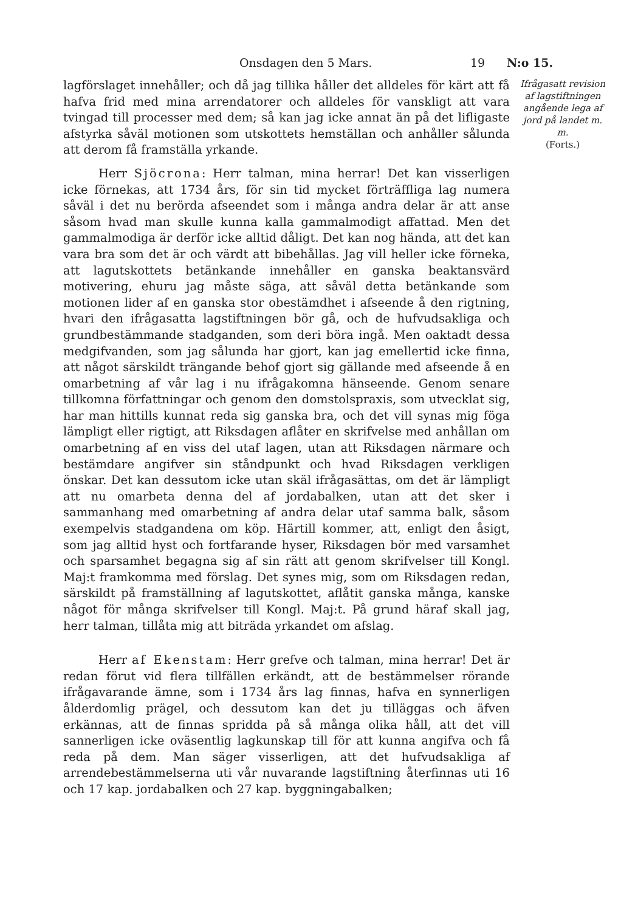Onsdagen den 5 Mars. 19 N:o 15.
lagförslaget innehåller; och då jag tillika håller det alldeles för kärt att få hafva frid med mina arrendatorer och alldeles för vanskligt att vara tvingad till processer med dem; så kan jag icke annat än på det lifligaste afstyrka såväl motionen som utskottets hemställan och anhåller sålunda att derom få framställa yrkande.
Herr Sjöcrona: Herr talman, mina herrar! Det kan visserligen icke förnekas, att 1734 års, för sin tid mycket förträffliga lag numera såväl i det nu berörda afseendet som i många andra delar är att anse såsom hvad man skulle kunna kalla gammalmodigt affattad. Men det gammalmodiga är derför icke alltid dåligt. Det kan nog hända, att det kan vara bra som det är och värdt att bibehållas. Jag vill heller icke förneka, att lagutskottets betänkande innehåller en ganska beaktansvärd motivering, ehuru jag måste säga, att såväl detta betänkande som motionen lider af en ganska stor obestämdhet i afseende å den rigtning, hvari den ifrågasatta lagstiftningen bör gå, och de hufvudsakliga och grundbestämmande stadganden, som deri böra ingå. Men oaktadt dessa medgifvanden, som jag sålunda har gjort, kan jag emellertid icke finna, att något särskildt trängande behof gjort sig gällande med afseende å en omarbetning af vår lag i nu ifrågakomna hänseende. Genom senare tillkomna författningar och genom den domstolspraxis, som utvecklat sig, har man hittills kunnat reda sig ganska bra, och det vill synas mig föga lämpligt eller rigtigt, att Riksdagen aflåter en skrifvelse med anhållan om omarbetning af en viss del utaf lagen, utan att Riksdagen närmare och bestämdare angifver sin ståndpunkt och hvad Riksdagen verkligen önskar. Det kan dessutom icke utan skäl ifrågasättas, om det är lämpligt att nu omarbeta denna del af jordabalken, utan att det sker i sammanhang med omarbetning af andra delar utaf samma balk, såsom exempelvis stadgandena om köp. Härtill kommer, att, enligt den åsigt, som jag alltid hyst och fortfarande hyser, Riksdagen bör med varsamhet och sparsamhet begagna sig af sin rätt att genom skrifvelser till Kongl. Maj:t framkomma med förslag. Det synes mig, som om Riksdagen redan, särskildt på framställning af lagutskottet, aflåtit ganska många, kanske något för många skrifvelser till Kongl. Maj:t. På grund häraf skall jag, herr talman, tillåta mig att biträda yrkandet om afslag.
Herr af Ekenstam: Herr grefve och talman, mina herrar! Det är redan förut vid flera tillfällen erkändt, att de bestämmelser rörande ifrågavarande ämne, som i 1734 års lag finnas, hafva en synnerligen ålderdomlig prägel, och dessutom kan det ju tilläggas och äfven erkännas, att de finnas spridda på så många olika håll, att det vill sannerligen icke oväsentlig lagkunskap till för att kunna angifva och få reda på dem. Man säger visserligen, att det hufvudsakliga af arrendebestämmelserna uti vår nuvarande lagstiftning återfinnas uti 16 och 17 kap. jordabalken och 27 kap. byggningabalken;
Ifrågasatt revision af lagstiftningen angående lega af jord på landet m. m.
(Forts.)